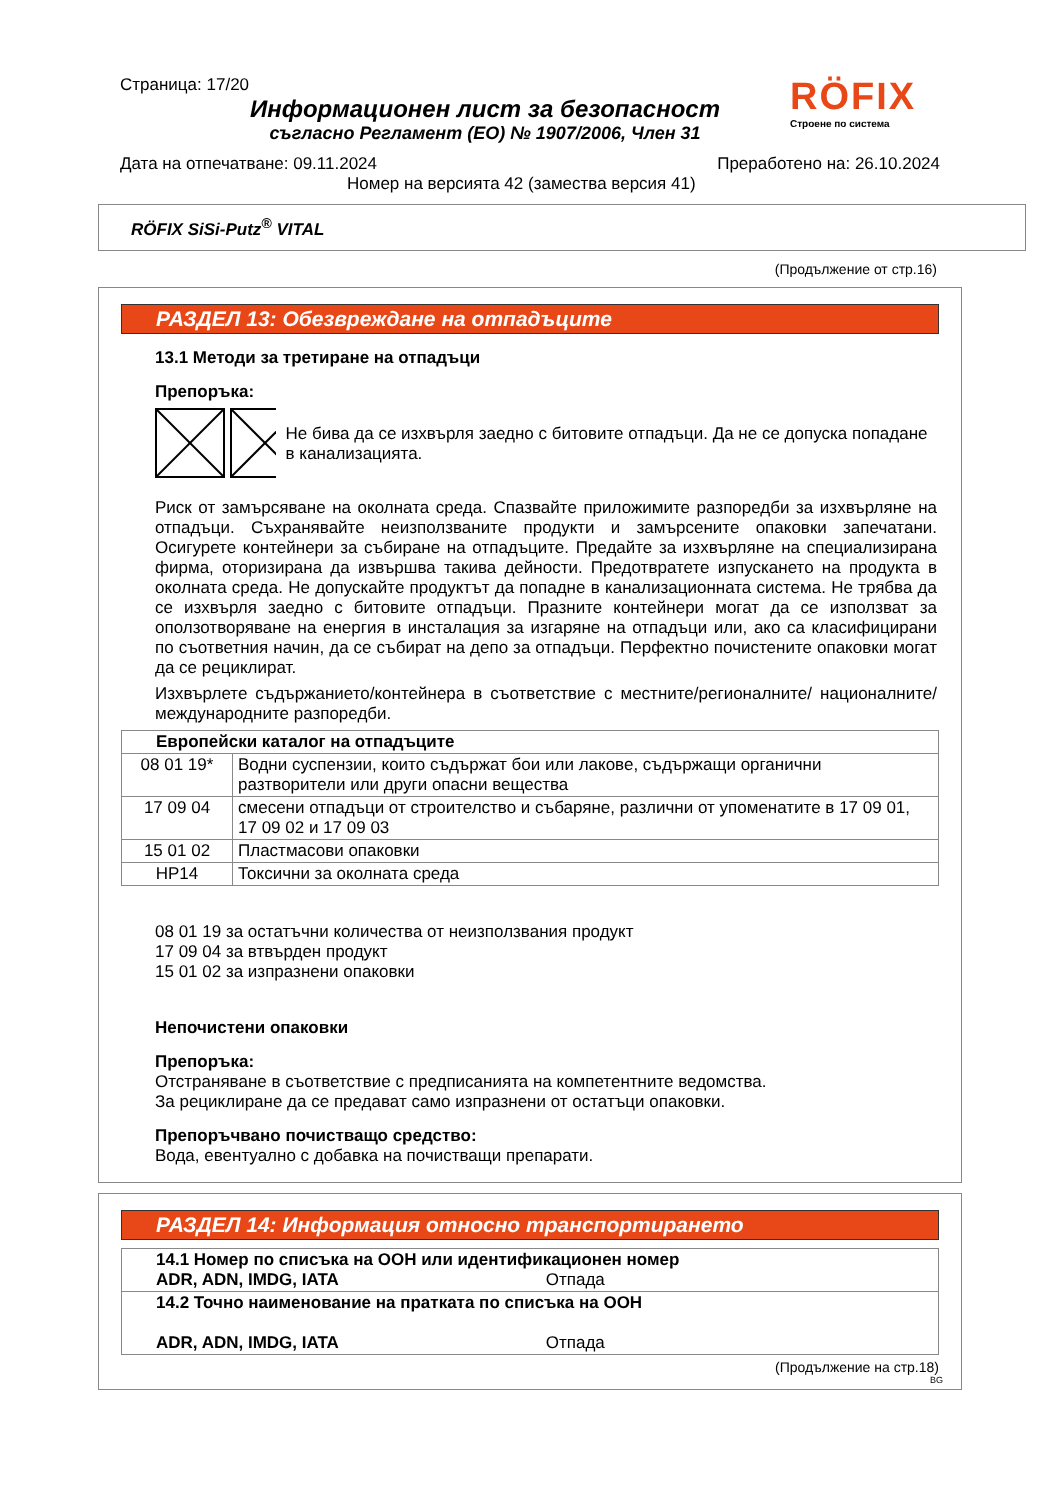Страница: 17/20
Информационен лист за безопасност
съгласно Регламент (ЕО) № 1907/2006, Член 31
RÖFIX
Строене по система
Дата на отпечатване: 09.11.2024 Преработено на: 26.10.2024
Номер на версията 42 (замества версия 41)
RÖFIX SiSi-Putz<sup>®</sup> VITAL
(Продължение от стр.16)
РАЗДЕЛ 13: Обезвреждане на отпадъците
13.1 Методи за третиране на отпадъци
Препоръка:
Не бива да се изхвърля заедно с битовите отпадъци. Да не се допуска попадане в канализацията.
Риск от замърсяване на околната среда. Спазвайте приложимите разпоредби за изхвърляне на отпадъци. Съхранявайте неизползваните продукти и замърсените опаковки запечатани. Осигурете контейнери за събиране на отпадъците. Предайте за изхвърляне на специализирана фирма, оторизирана да извършва такива дейности. Предотвратете изпускането на продукта в околната среда. Не допускайте продуктът да попадне в канализационната система. Не трябва да се изхвърля заедно с битовите отпадъци. Празните контейнери могат да се използват за оползотворяване на енергия в инсталация за изгаряне на отпадъци или, ако са класифицирани по съответния начин, да се събират на депо за отпадъци. Перфектно почистените опаковки могат да се рециклират.
Изхвърлете съдържанието/контейнера в съответствие с местните/регионалните/ националните/международните разпоредби.
| Европейски каталог на отпадъците | |
| --- | --- |
| 08 01 19* | Водни суспензии, които съдържат бои или лакове, съдържащи органични разтворители или други опасни вещества |
| 17 09 04 | смесени отпадъци от строителство и събаряне, различни от упоменатите в 17 09 01, 17 09 02 и 17 09 03 |
| 15 01 02 | Пластмасови опаковки |
| HP14 | Токсични за околната среда |
08 01 19 за остатъчни количества от неизползвания продукт
17 09 04 за втвърден продукт
15 01 02 за изпразнени опаковки
Непочистени опаковки
Препоръка:
Отстраняване в съответствие с предписанията на компетентните ведомства.
За рециклиране да се предават само изпразнени от остатъци опаковки.
Препоръчвано почистващо средство:
Вода, евентуално с добавка на почистващи препарати.
РАЗДЕЛ 14: Информация относно транспортирането
| 14.1 Номер по списъка на ООН или идентификационен номер ADR, ADN, IMDG, IATA Отпада |
| 14.2 Точно наименование на пратката по списъка на ООН ADR, ADN, IMDG, IATA Отпада |
(Продължение на стр.18)
BG